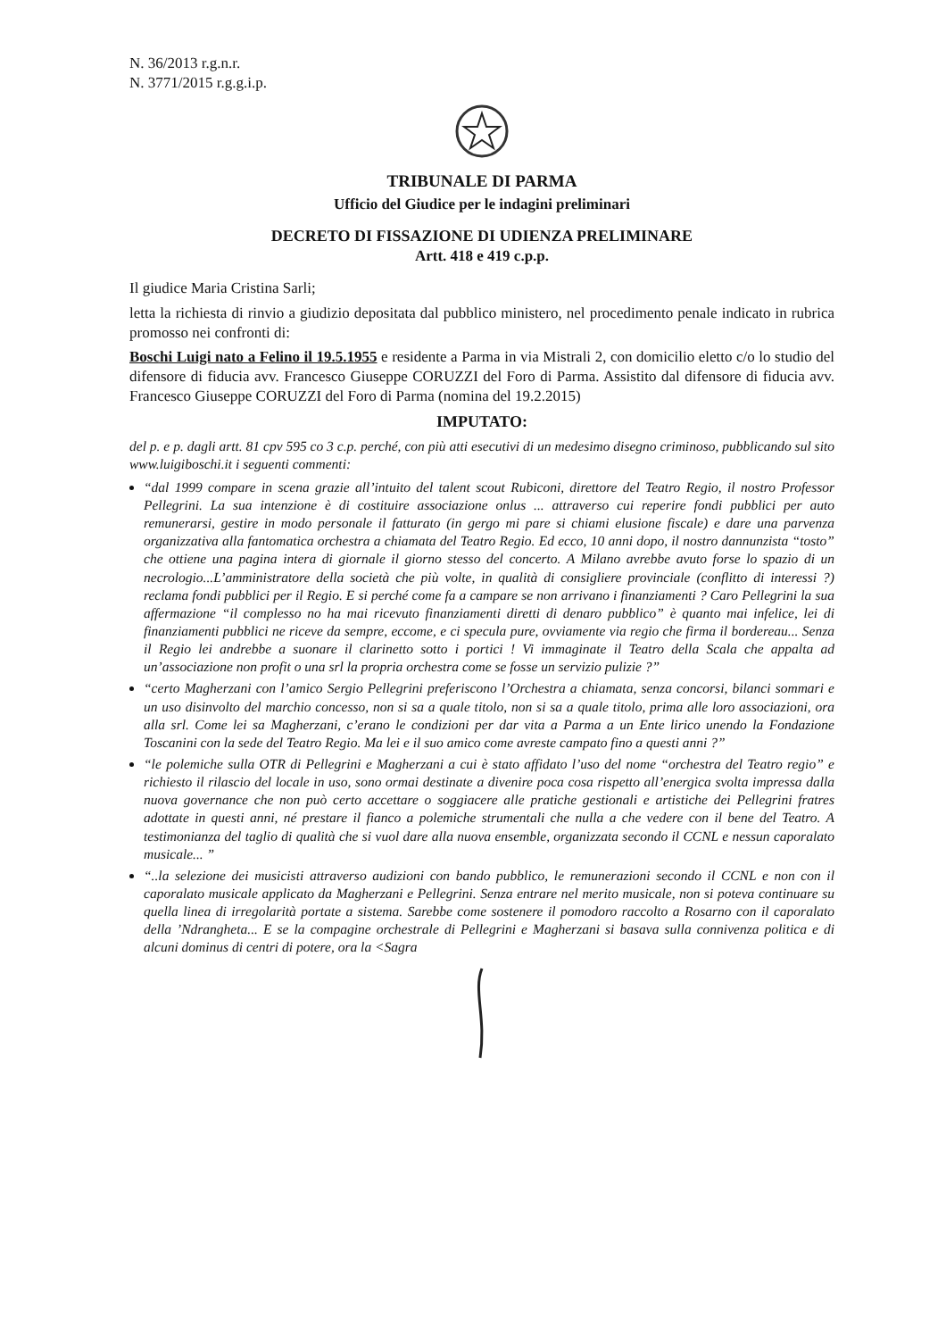N. 36/2013 r.g.n.r.
N. 3771/2015 r.g.g.i.p.
TRIBUNALE DI PARMA
Ufficio del Giudice per le indagini preliminari
DECRETO DI FISSAZIONE DI UDIENZA PRELIMINARE
Artt. 418 e 419 c.p.p.
Il giudice Maria Cristina Sarli;
letta la richiesta di rinvio a giudizio depositata dal pubblico ministero, nel procedimento penale indicato in rubrica promosso nei confronti di:
Boschi Luigi nato a Felino il 19.5.1955 e residente a Parma in via Mistrali 2, con domicilio eletto c/o lo studio del difensore di fiducia avv. Francesco Giuseppe CORUZZI del Foro di Parma. Assistito dal difensore di fiducia avv. Francesco Giuseppe CORUZZI del Foro di Parma (nomina del 19.2.2015)
IMPUTATO:
del p. e p. dagli artt. 81 cpv 595 co 3 c.p. perché, con più atti esecutivi di un medesimo disegno criminoso, pubblicando sul sito www.luigiboschi.it i seguenti commenti:
“dal 1999 compare in scena grazie all’intuito del talent scout Rubiconi, direttore del Teatro Regio, il nostro Professor Pellegrini. La sua intenzione è di costituire associazione onlus ... attraverso cui reperire fondi pubblici per auto remunerarsi, gestire in modo personale il fatturato (in gergo mi pare si chiami elusione fiscale) e dare una parvenza organizzativa alla fantomatica orchestra a chiamata del Teatro Regio. Ed ecco, 10 anni dopo, il nostro dannunzista “tosto” che ottiene una pagina intera di giornale il giorno stesso del concerto. A Milano avrebbe avuto forse lo spazio di un necrologio...L’amministratore della società che più volte, in qualità di consigliere provinciale (conflitto di interessi ?) reclama fondi pubblici per il Regio. E si perché come fa a campare se non arrivano i finanziamenti ? Caro Pellegrini la sua affermazione “il complesso no ha mai ricevuto finanziamenti diretti di denaro pubblico” è quanto mai infelice, lei di finanziamenti pubblici ne riceve da sempre, eccome, e ci specula pure, ovviamente via regio che firma il bordereau... Senza il Regio lei andrebbe a suonare il clarinetto sotto i portici ! Vi immaginate il Teatro della Scala che appalta ad un’associazione non profit o una srl la propria orchestra come se fosse un servizio pulizie ?”
“certo Magherzani con l’amico Sergio Pellegrini preferiscono l’Orchestra a chiamata, senza concorsi, bilanci sommari e un uso disinvolto del marchio concesso, non si sa a quale titolo, non si sa a quale titolo, prima alle loro associazioni, ora alla srl. Come lei sa Magherzani, c’erano le condizioni per dar vita a Parma a un Ente lirico unendo la Fondazione Toscanini con la sede del Teatro Regio. Ma lei e il suo amico come avreste campato fino a questi anni ?”
“le polemiche sulla OTR di Pellegrini e Magherzani a cui è stato affidato l’uso del nome “orchestra del Teatro regio” e richiesto il rilascio del locale in uso, sono ormai destinate a divenire poca cosa rispetto all’energica svolta impressa dalla nuova governance che non può certo accettare o soggiacere alle pratiche gestionali e artistiche dei Pellegrini fratres adottate in questi anni, né prestare il fianco a polemiche strumentali che nulla a che vedere con il bene del Teatro. A testimonianza del taglio di qualità che si vuol dare alla nuova ensemble, organizzata secondo il CCNL e nessun caporalato musicale... ”
“..la selezione dei musicisti attraverso audizioni con bando pubblico, le remunerazioni secondo il CCNL e non con il caporalato musicale applicato da Magherzani e Pellegrini. Senza entrare nel merito musicale, non si poteva continuare su quella linea di irregolarità portate a sistema. Sarebbe come sostenere il pomodoro raccolto a Rosarno con il caporalato della ’Ndrangheta... E se la compagine orchestrale di Pellegrini e Magherzani si basava sulla connivenza politica e di alcuni dominus di centri di potere, ora la <Sagra